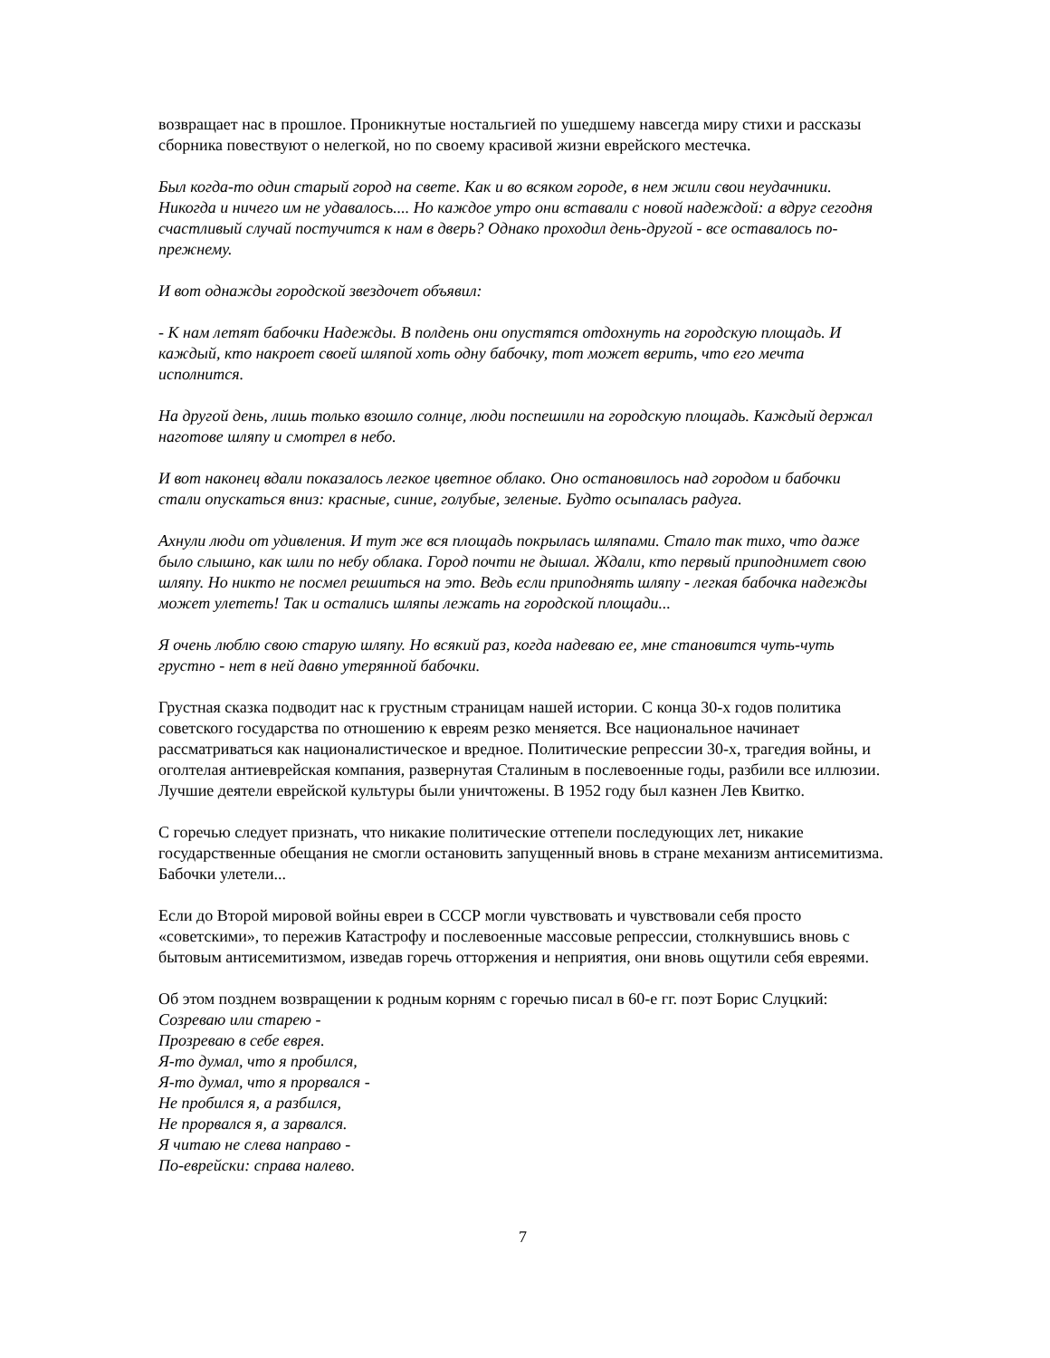возвращает нас в прошлое. Проникнутые ностальгией по ушедшему навсегда миру стихи и рассказы сборника повествуют о нелегкой, но по своему красивой жизни еврейского местечка.
Был когда-то один старый город на свете. Как и во всяком городе, в нем жили свои неудачники. Никогда и ничего им не удавалось.... Но каждое утро они вставали с новой надеждой: а вдруг сегодня счастливый случай постучится к нам в дверь? Однако проходил день-другой - все оставалось по-прежнему.
И вот однажды городской звездочет объявил:
- К нам летят бабочки Надежды. В полдень они опустятся отдохнуть на городскую площадь. И каждый, кто накроет своей шляпой хоть одну бабочку, тот может верить, что его мечта исполнится.
На другой день, лишь только взошло солнце, люди поспешили на городскую площадь. Каждый держал наготове шляпу и смотрел в небо.
И вот наконец вдали показалось легкое цветное облако. Оно остановилось над городом и бабочки стали опускаться вниз: красные, синие, голубые, зеленые. Будто осыпалась радуга.
Ахнули люди от удивления. И тут же вся площадь покрылась шляпами. Стало так тихо, что даже было слышно, как шли по небу облака. Город почти не дышал. Ждали, кто первый приподнимет свою шляпу. Но никто не посмел решиться на это. Ведь если приподнять шляпу - легкая бабочка надежды может улететь! Так и остались шляпы лежать на городской площади...
Я очень люблю свою старую шляпу. Но всякий раз, когда надеваю ее, мне становится чуть-чуть грустно - нет в ней давно утерянной бабочки.
Грустная сказка подводит нас к грустным страницам нашей истории. С конца 30-х годов политика советского государства по отношению к евреям резко меняется. Все национальное начинает рассматриваться как националистическое и вредное. Политические репрессии 30-х, трагедия войны, и оголтелая антиеврейская компания, развернутая Сталиным в послевоенные годы, разбили все иллюзии. Лучшие деятели еврейской культуры были уничтожены. В 1952 году был казнен Лев Квитко.
С горечью следует признать, что никакие политические оттепели последующих лет, никакие государственные обещания не смогли остановить запущенный вновь в стране механизм антисемитизма. Бабочки улетели...
Если до Второй мировой войны евреи в СССР могли чувствовать и чувствовали себя просто «советскими», то пережив Катастрофу и послевоенные массовые репрессии, столкнувшись вновь с бытовым антисемитизмом, изведав горечь отторжения и неприятия, они вновь ощутили себя евреями.
Об этом позднем возвращении к родным корням с горечью писал в 60-е гг. поэт Борис Слуцкий:
Созреваю или старею -
Прозреваю в себе еврея.
Я-то думал, что я пробился,
Я-то думал, что я прорвался -
Не пробился я, а разбился,
Не прорвался я, а зарвался.
Я читаю не слева направо -
По-еврейски: справа налево.
7